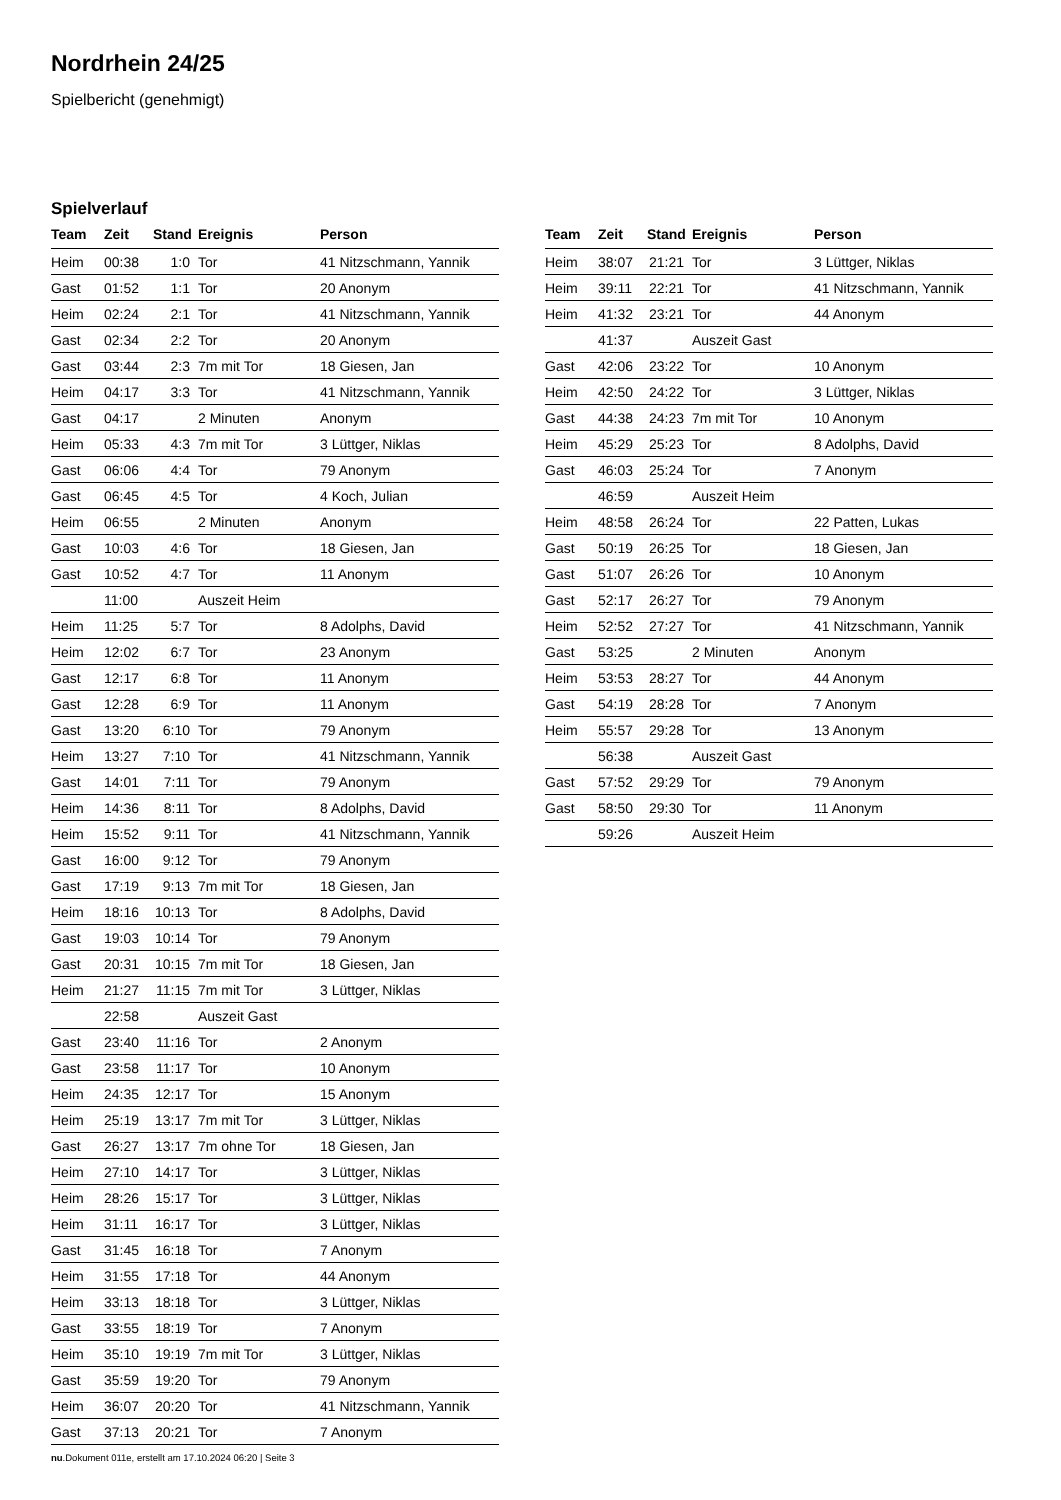Nordrhein 24/25
Spielbericht (genehmigt)
Spielverlauf
| Team | Zeit | Stand | Ereignis | Person |
| --- | --- | --- | --- | --- |
| Heim | 00:38 | 1:0 | Tor | 41 Nitzschmann, Yannik |
| Gast | 01:52 | 1:1 | Tor | 20 Anonym |
| Heim | 02:24 | 2:1 | Tor | 41 Nitzschmann, Yannik |
| Gast | 02:34 | 2:2 | Tor | 20 Anonym |
| Gast | 03:44 | 2:3 | 7m mit Tor | 18 Giesen, Jan |
| Heim | 04:17 | 3:3 | Tor | 41 Nitzschmann, Yannik |
| Gast | 04:17 | | 2 Minuten | Anonym |
| Heim | 05:33 | 4:3 | 7m mit Tor | 3 Lüttger, Niklas |
| Gast | 06:06 | 4:4 | Tor | 79 Anonym |
| Gast | 06:45 | 4:5 | Tor | 4 Koch, Julian |
| Heim | 06:55 | | 2 Minuten | Anonym |
| Gast | 10:03 | 4:6 | Tor | 18 Giesen, Jan |
| Gast | 10:52 | 4:7 | Tor | 11 Anonym |
| | 11:00 | | Auszeit Heim | |
| Heim | 11:25 | 5:7 | Tor | 8 Adolphs, David |
| Heim | 12:02 | 6:7 | Tor | 23 Anonym |
| Gast | 12:17 | 6:8 | Tor | 11 Anonym |
| Gast | 12:28 | 6:9 | Tor | 11 Anonym |
| Gast | 13:20 | 6:10 | Tor | 79 Anonym |
| Heim | 13:27 | 7:10 | Tor | 41 Nitzschmann, Yannik |
| Gast | 14:01 | 7:11 | Tor | 79 Anonym |
| Heim | 14:36 | 8:11 | Tor | 8 Adolphs, David |
| Heim | 15:52 | 9:11 | Tor | 41 Nitzschmann, Yannik |
| Gast | 16:00 | 9:12 | Tor | 79 Anonym |
| Gast | 17:19 | 9:13 | 7m mit Tor | 18 Giesen, Jan |
| Heim | 18:16 | 10:13 | Tor | 8 Adolphs, David |
| Gast | 19:03 | 10:14 | Tor | 79 Anonym |
| Gast | 20:31 | 10:15 | 7m mit Tor | 18 Giesen, Jan |
| Heim | 21:27 | 11:15 | 7m mit Tor | 3 Lüttger, Niklas |
| | 22:58 | | Auszeit Gast | |
| Gast | 23:40 | 11:16 | Tor | 2 Anonym |
| Gast | 23:58 | 11:17 | Tor | 10 Anonym |
| Heim | 24:35 | 12:17 | Tor | 15 Anonym |
| Heim | 25:19 | 13:17 | 7m mit Tor | 3 Lüttger, Niklas |
| Gast | 26:27 | 13:17 | 7m ohne Tor | 18 Giesen, Jan |
| Heim | 27:10 | 14:17 | Tor | 3 Lüttger, Niklas |
| Heim | 28:26 | 15:17 | Tor | 3 Lüttger, Niklas |
| Heim | 31:11 | 16:17 | Tor | 3 Lüttger, Niklas |
| Gast | 31:45 | 16:18 | Tor | 7 Anonym |
| Heim | 31:55 | 17:18 | Tor | 44 Anonym |
| Heim | 33:13 | 18:18 | Tor | 3 Lüttger, Niklas |
| Gast | 33:55 | 18:19 | Tor | 7 Anonym |
| Heim | 35:10 | 19:19 | 7m mit Tor | 3 Lüttger, Niklas |
| Gast | 35:59 | 19:20 | Tor | 79 Anonym |
| Heim | 36:07 | 20:20 | Tor | 41 Nitzschmann, Yannik |
| Gast | 37:13 | 20:21 | Tor | 7 Anonym |
| Team | Zeit | Stand | Ereignis | Person |
| --- | --- | --- | --- | --- |
| Heim | 38:07 | 21:21 | Tor | 3 Lüttger, Niklas |
| Heim | 39:11 | 22:21 | Tor | 41 Nitzschmann, Yannik |
| Heim | 41:32 | 23:21 | Tor | 44 Anonym |
| | 41:37 | | Auszeit Gast | |
| Gast | 42:06 | 23:22 | Tor | 10 Anonym |
| Heim | 42:50 | 24:22 | Tor | 3 Lüttger, Niklas |
| Gast | 44:38 | 24:23 | 7m mit Tor | 10 Anonym |
| Heim | 45:29 | 25:23 | Tor | 8 Adolphs, David |
| Gast | 46:03 | 25:24 | Tor | 7 Anonym |
| | 46:59 | | Auszeit Heim | |
| Heim | 48:58 | 26:24 | Tor | 22 Patten, Lukas |
| Gast | 50:19 | 26:25 | Tor | 18 Giesen, Jan |
| Gast | 51:07 | 26:26 | Tor | 10 Anonym |
| Gast | 52:17 | 26:27 | Tor | 79 Anonym |
| Heim | 52:52 | 27:27 | Tor | 41 Nitzschmann, Yannik |
| Gast | 53:25 | | 2 Minuten | Anonym |
| Heim | 53:53 | 28:27 | Tor | 44 Anonym |
| Gast | 54:19 | 28:28 | Tor | 7 Anonym |
| Heim | 55:57 | 29:28 | Tor | 13 Anonym |
| | 56:38 | | Auszeit Gast | |
| Gast | 57:52 | 29:29 | Tor | 79 Anonym |
| Gast | 58:50 | 29:30 | Tor | 11 Anonym |
| | 59:26 | | Auszeit Heim | |
nu.Dokument 011e, erstellt am 17.10.2024 06:20 | Seite 3